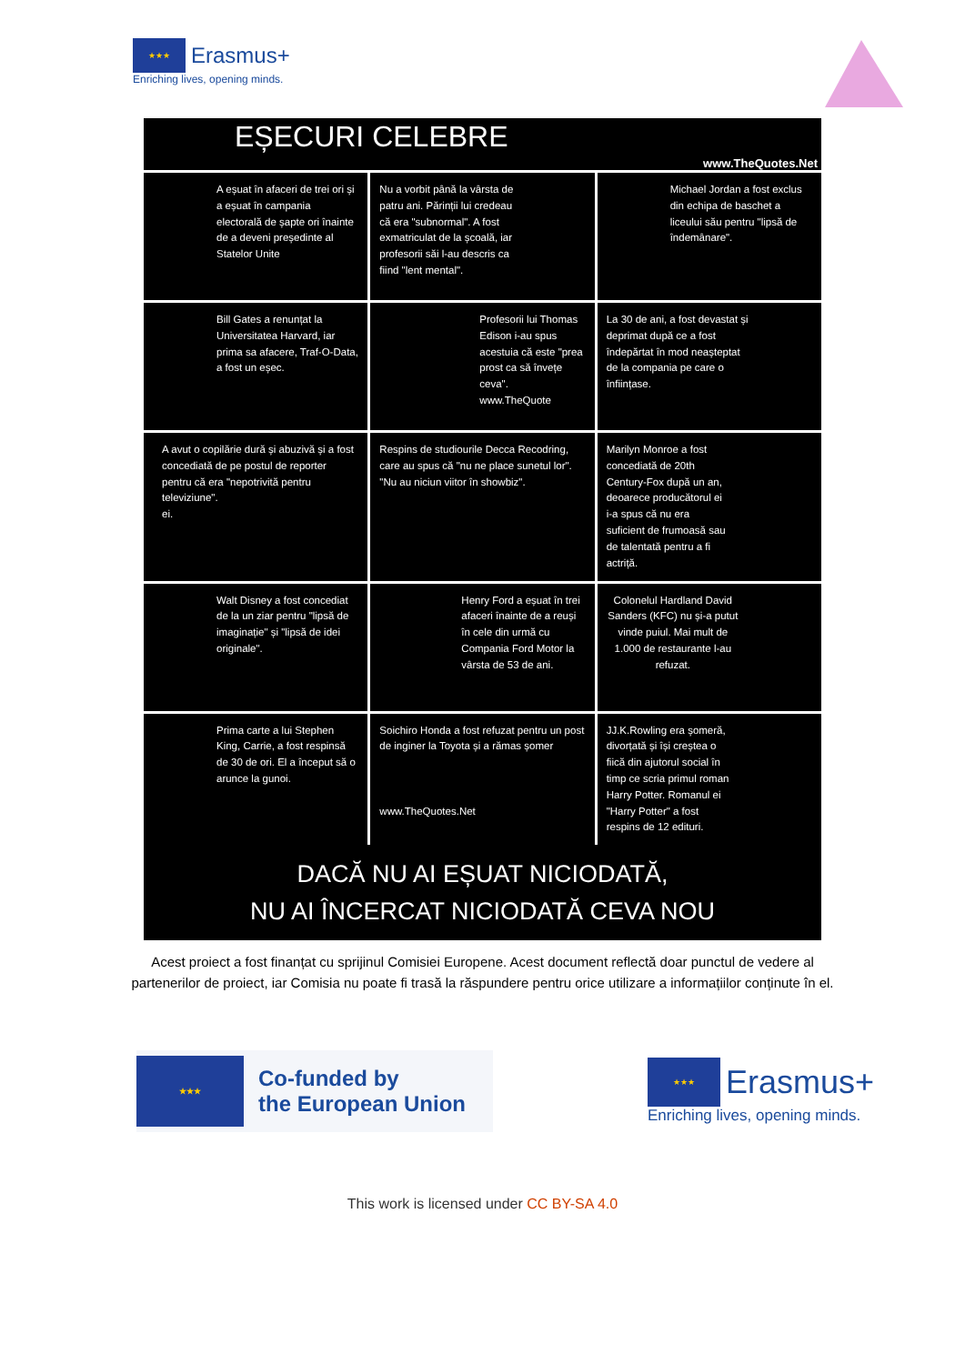★★★
Erasmus+
Enriching lives, opening minds.
EȘECURI CELEBRE
www.TheQuotes.Net
A eșuat în afaceri de trei ori și a eșuat în campania electorală de șapte ori înainte de a deveni președinte al Statelor Unite
Nu a vorbit până la vârsta de patru ani. Părinții lui credeau că era "subnormal". A fost exmatriculat de la școală, iar profesorii săi l-au descris ca fiind "lent mental".
Michael Jordan a fost exclus din echipa de baschet a liceului său pentru "lipsă de îndemânare".
Bill Gates a renunțat la Universitatea Harvard, iar prima sa afacere, Traf-O-Data, a fost un eșec.
Profesorii lui Thomas Edison i-au spus acestuia că este "prea prost ca să învețe ceva".
www.TheQuote
La 30 de ani, a fost devastat și deprimat după ce a fost îndepărtat în mod neașteptat de la compania pe care o înființase.
A avut o copilărie dură și abuzivă și a fost concediată de pe postul de reporter pentru că era "nepotrivită pentru televiziune".
ei.
Respins de studiourile Decca Recodring, care au spus că "nu ne place sunetul lor". "Nu au niciun viitor în showbiz".
Marilyn Monroe a fost concediată de 20th Century-Fox după un an, deoarece producătorul ei i-a spus că nu era suficient de frumoasă sau de talentată pentru a fi actriță.
Walt Disney a fost concediat de la un ziar pentru "lipsă de imaginație" și "lipsă de idei originale".
Henry Ford a eșuat în trei afaceri înainte de a reuși în cele din urmă cu Compania Ford Motor la vârsta de 53 de ani.
Colonelul Hardland David Sanders (KFC) nu și-a putut vinde puiul. Mai mult de 1.000 de restaurante l-au refuzat.
Prima carte a lui Stephen King, Carrie, a fost respinsă de 30 de ori. El a început să o arunce la gunoi.
Soichiro Honda a fost refuzat pentru un post de inginer la Toyota și a rămas șomer
www.TheQuotes.Net
JJ.K.Rowling era șomeră, divorțată și își creștea o fiică din ajutorul social în timp ce scria primul roman Harry Potter. Romanul ei "Harry Potter" a fost respins de 12 edituri.
DACĂ NU AI EȘUAT NICIODATĂ,
NU AI ÎNCERCAT NICIODATĂ CEVA NOU
Acest proiect a fost finanțat cu sprijinul Comisiei Europene. Acest document reflectă doar punctul de vedere al partenerilor de proiect, iar Comisia nu poate fi trasă la răspundere pentru orice utilizare a informațiilor conținute în el.
★★★
Co-funded by
the European Union
★★★
Erasmus+
Enriching lives, opening minds.
This work is licensed under CC BY-SA 4.0